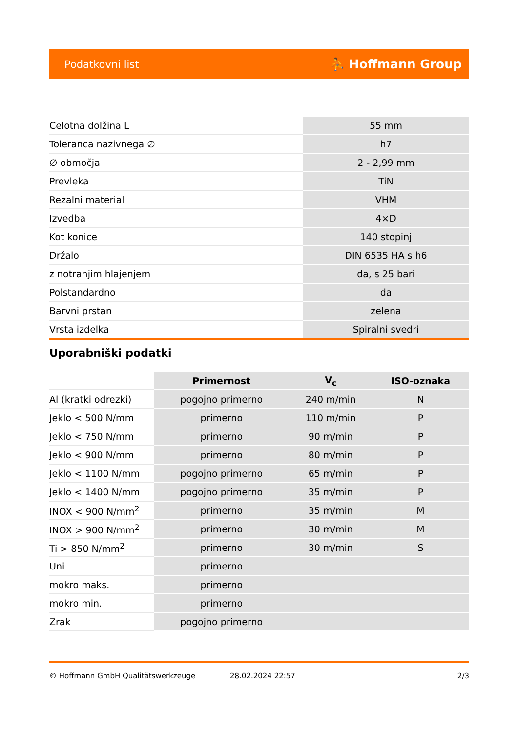Podatkovni list ⛹ Hoffmann Group
| Celotna dolžina L | 55 mm |
| Toleranca nazivnega ∅ | h7 |
| ∅ območja | 2 - 2,99 mm |
| Prevleka | TiN |
| Rezalni material | VHM |
| Izvedba | 4×D |
| Kot konice | 140 stopinj |
| Držalo | DIN 6535 HA s h6 |
| z notranjim hlajenjem | da, s 25 bari |
| Polstandardno | da |
| Barvni prstan | zelena |
| Vrsta izdelka | Spiralni svedri |
Uporabniški podatki
| | Primernost | V<sub>c</sub> | ISO-oznaka |
| Al (kratki odrezki) | pogojno primerno | 240 m/min | N |
| Jeklo < 500 N/mm | primerno | 110 m/min | P |
| Jeklo < 750 N/mm | primerno | 90 m/min | P |
| Jeklo < 900 N/mm | primerno | 80 m/min | P |
| Jeklo < 1100 N/mm | pogojno primerno | 65 m/min | P |
| Jeklo < 1400 N/mm | pogojno primerno | 35 m/min | P |
| INOX < 900 N/mm<sup>2</sup> | primerno | 35 m/min | M |
| INOX > 900 N/mm<sup>2</sup> | primerno | 30 m/min | M |
| Ti > 850 N/mm<sup>2</sup> | primerno | 30 m/min | S |
| Uni | primerno | | |
| mokro maks. | primerno | | |
| mokro min. | primerno | | |
| Zrak | pogojno primerno | | |
© Hoffmann GmbH Qualitätswerkzeuge 28.02.2024 22:57 2/3